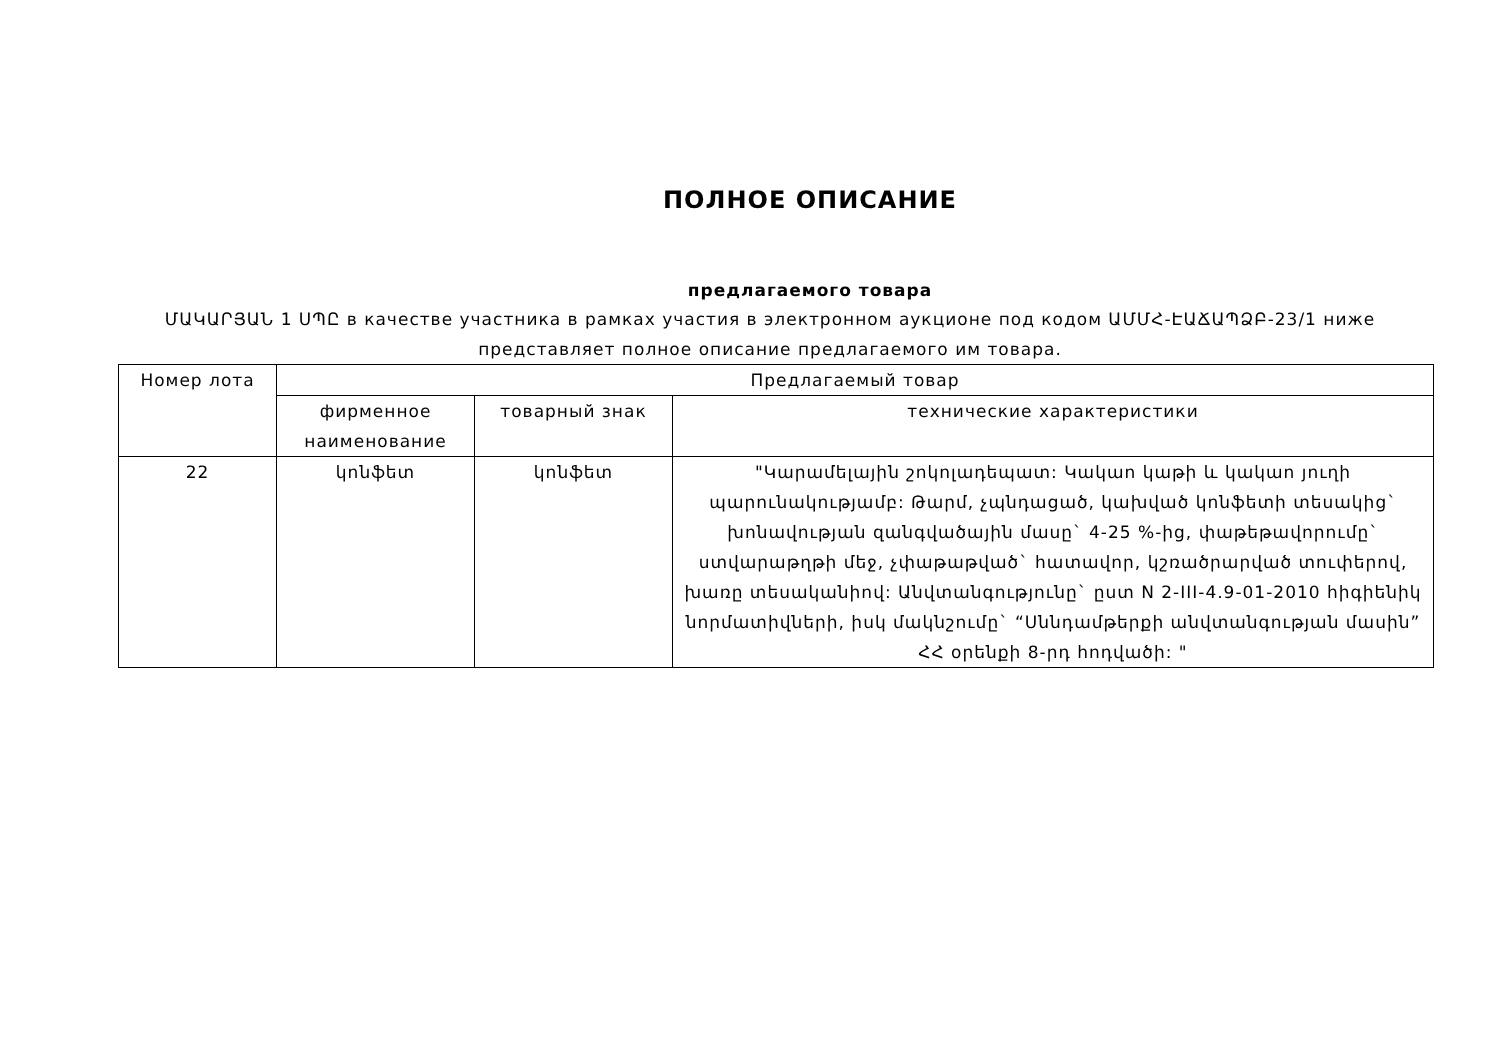ПОЛНОЕ ОПИСАНИЕ
предлагаемого товара
ՄԱԿԱՐՅԱՆ 1 ՍՊԸ в качестве участника в рамках участия в электронном аукционе под кодом ԱՄՄՀ-ԷԱՃԱՊՁԲ-23/1 ниже представляет полное описание предлагаемого им товара.
| Номер лота | Предлагаемый товар | | |
| --- | --- | --- | --- |
| | фирменное наименование | товарный знак | технические характеристики |
| 22 | կոնֆետ | կոնֆետ | "Կարամելային շոկոլադեպատ: Կակաո կաթի և կակաո յուղի պարունակությամբ: Թարմ, չպնդացած, կախված կոնֆետի տեսակից` խոնավության զանգվածային մասը` 4-25 %-ից, փաթեթավորումը` ստվարաթղթի մեջ, չփաթաթված` հատավոր, կշռածրարված տուփերով, խառը տեսականիով: Անվտանգությունը` ըստ N 2-III-4.9-01-2010 հիգիենիկ նորմատիվների, իսկ մակնշումը` “Սննդամթերքի անվտանգության մասին” ՀՀ օրենքի 8-րդ հոդվածի: " |